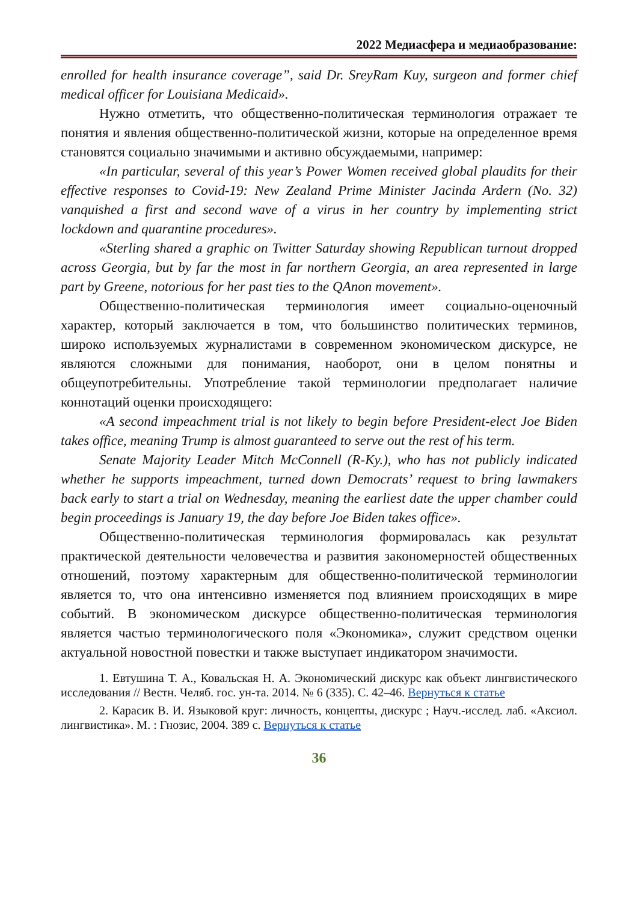2022 Медиасфера и медиаобразование:
enrolled for health insurance coverage”, said Dr. SreyRam Kuy, surgeon and former chief medical officer for Louisiana Medicaid».
Нужно отметить, что общественно-политическая терминология отражает те понятия и явления общественно-политической жизни, которые на определенное время становятся социально значимыми и активно обсуждаемыми, например:
«In particular, several of this year’s Power Women received global plaudits for their effective responses to Covid-19: New Zealand Prime Minister Jacinda Ardern (No. 32) vanquished a first and second wave of a virus in her country by implementing strict lockdown and quarantine procedures».
«Sterling shared a graphic on Twitter Saturday showing Republican turnout dropped across Georgia, but by far the most in far northern Georgia, an area represented in large part by Greene, notorious for her past ties to the QAnon movement».
Общественно-политическая терминология имеет социально-оценочный характер, который заключается в том, что большинство политических терминов, широко используемых журналистами в современном экономическом дискурсе, не являются сложными для понимания, наоборот, они в целом понятны и общеупотребительны. Употребление такой терминологии предполагает наличие коннотаций оценки происходящего:
«A second impeachment trial is not likely to begin before President-elect Joe Biden takes office, meaning Trump is almost guaranteed to serve out the rest of his term.
Senate Majority Leader Mitch McConnell (R-Ky.), who has not publicly indicated whether he supports impeachment, turned down Democrats’ request to bring lawmakers back early to start a trial on Wednesday, meaning the earliest date the upper chamber could begin proceedings is January 19, the day before Joe Biden takes office».
Общественно-политическая терминология формировалась как результат практической деятельности человечества и развития закономерностей общественных отношений, поэтому характерным для общественно-политической терминологии является то, что она интенсивно изменяется под влиянием происходящих в мире событий. В экономическом дискурсе общественно-политическая терминология является частью терминологического поля «Экономика», служит средством оценки актуальной новостной повестки и также выступает индикатором значимости.
1. Евтушина Т. А., Ковальская Н. А. Экономический дискурс как объект лингвистического исследования // Вестн. Челяб. гос. ун-та. 2014. № 6 (335). С. 42–46. Вернуться к статье
2. Карасик В. И. Языковой круг: личность, концепты, дискурс ; Науч.-исслед. лаб. «Аксиол. лингвистика». М. : Гнозис, 2004. 389 с. Вернуться к статье
36